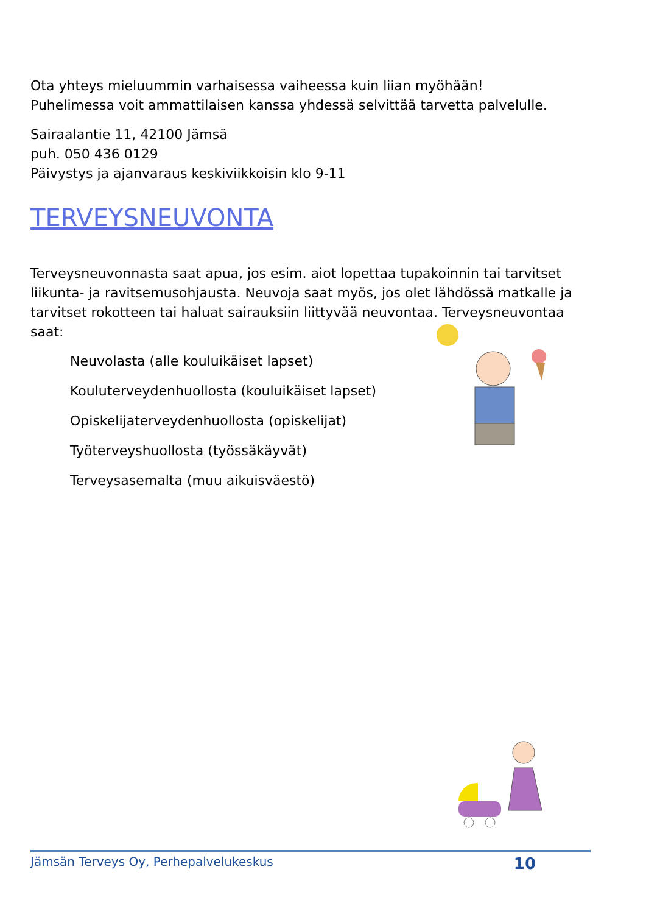Ota yhteys mieluummin varhaisessa vaiheessa kuin liian myöhään!
Puhelimessa voit ammattilaisen kanssa yhdessä selvittää tarvetta palvelulle.
Sairaalantie 11, 42100 Jämsä
puh. 050 436 0129
Päivystys ja ajanvaraus keskiviikkoisin klo 9-11
TERVEYSNEUVONTA
Terveysneuvonnasta saat apua, jos esim. aiot lopettaa tupakoinnin tai tarvitset liikunta- ja ravitsemusohjausta. Neuvoja saat myös, jos olet lähdössä matkalle ja tarvitset rokotteen tai haluat sairauksiin liittyvää neuvontaa. Terveysneuvontaa saat:
Neuvolasta (alle kouluikäiset lapset)
Kouluterveydenhuollosta (kouluikäiset lapset)
Opiskelijaterveydenhuollosta (opiskelijat)
Työterveyshuollosta (työssäkäyvät)
Terveysasemalta (muu aikuisväestö)
Jämsän Terveys Oy, Perhepalvelukeskus 10